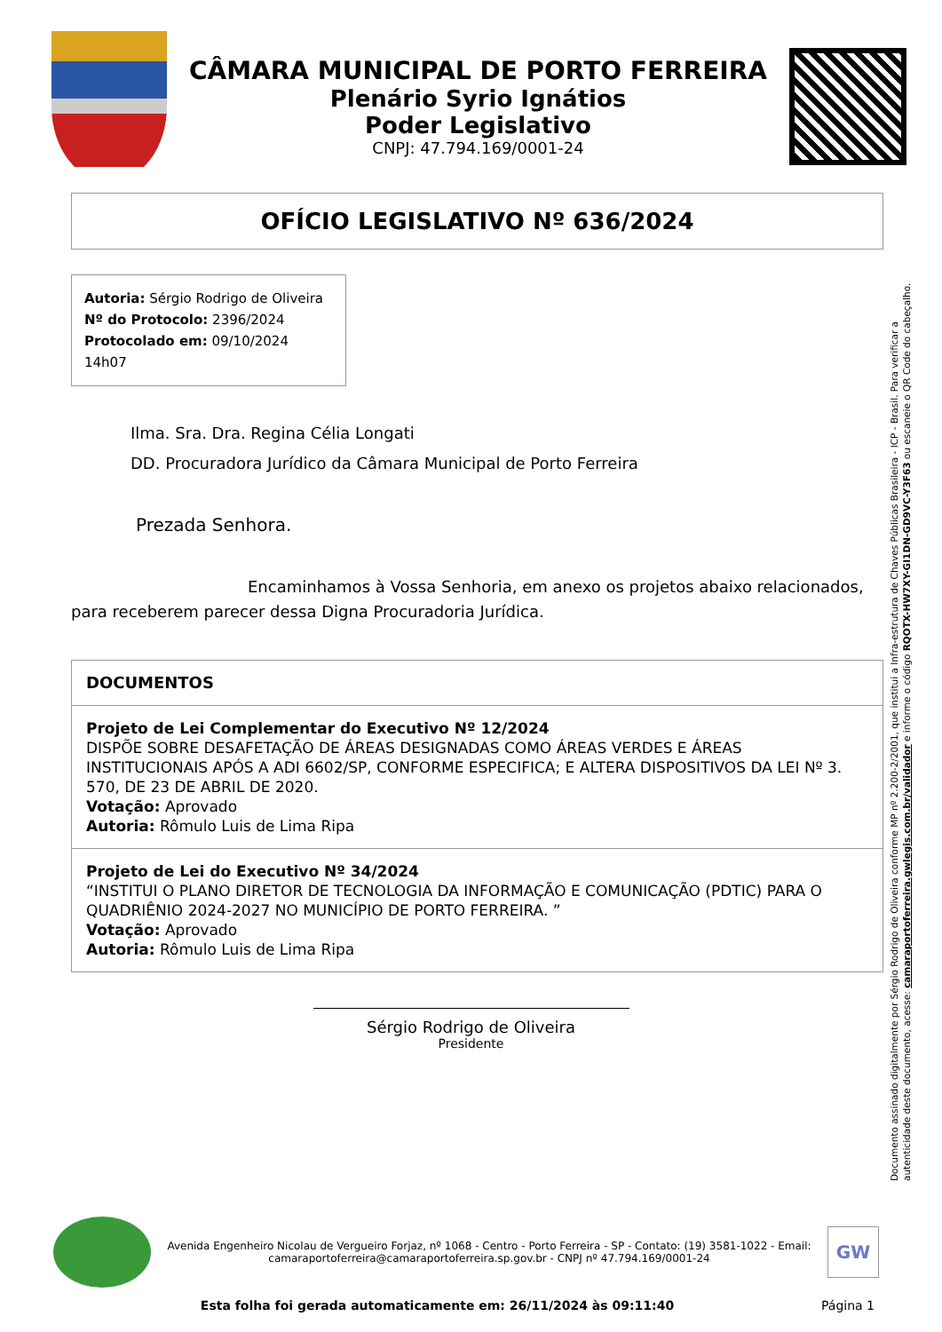CÂMARA MUNICIPAL DE PORTO FERREIRA
Plenário Syrio Ignátios
Poder Legislativo
CNPJ: 47.794.169/0001-24
OFÍCIO LEGISLATIVO Nº 636/2024
Autoria: Sérgio Rodrigo de Oliveira
Nº do Protocolo: 2396/2024
Protocolado em: 09/10/2024 14h07
Ilma. Sra. Dra. Regina Célia Longati
DD. Procuradora Jurídico da Câmara Municipal de Porto Ferreira
Prezada Senhora.
Encaminhamos à Vossa Senhoria, em anexo os projetos abaixo relacionados, para receberem parecer dessa Digna Procuradoria Jurídica.
DOCUMENTOS
Projeto de Lei Complementar do Executivo Nº 12/2024
DISPÕE SOBRE DESAFETAÇÃO DE ÁREAS DESIGNADAS COMO ÁREAS VERDES E ÁREAS INSTITUCIONAIS APÓS A ADI 6602/SP, CONFORME ESPECIFICA; E ALTERA DISPOSITIVOS DA LEI Nº 3. 570, DE 23 DE ABRIL DE 2020.
Votação: Aprovado
Autoria: Rômulo Luis de Lima Ripa
Projeto de Lei do Executivo Nº 34/2024
“INSTITUI O PLANO DIRETOR DE TECNOLOGIA DA INFORMAÇÃO E COMUNICAÇÃO (PDTIC) PARA O QUADRIÊNIO 2024-2027 NO MUNICÍPIO DE PORTO FERREIRA. ”
Votação: Aprovado
Autoria: Rômulo Luis de Lima Ripa
Sérgio Rodrigo de Oliveira
Presidente
Documento assinado digitalmente por Sérgio Rodrigo de Oliveira conforme MP nº 2.200-2/2001, que institui a Infra-estrutura de Chaves Públicas Brasileira - ICP - Brasil. Para verificar a autenticidade deste documento, acesse: camaraportoferreira.gwlegis.com.br/validador e informe o código RQOTX-HW7XY-GI1DN-GD9VC-Y3F63 ou escaneie o QR Code do cabeçalho.
Avenida Engenheiro Nicolau de Vergueiro Forjaz, nº 1068 - Centro - Porto Ferreira - SP - Contato: (19) 3581-1022 - Email: camaraportoferreira@camaraportoferreira.sp.gov.br - CNPJ nº 47.794.169/0001-24
GW
Esta folha foi gerada automaticamente em: 26/11/2024 às 09:11:40 Página 1